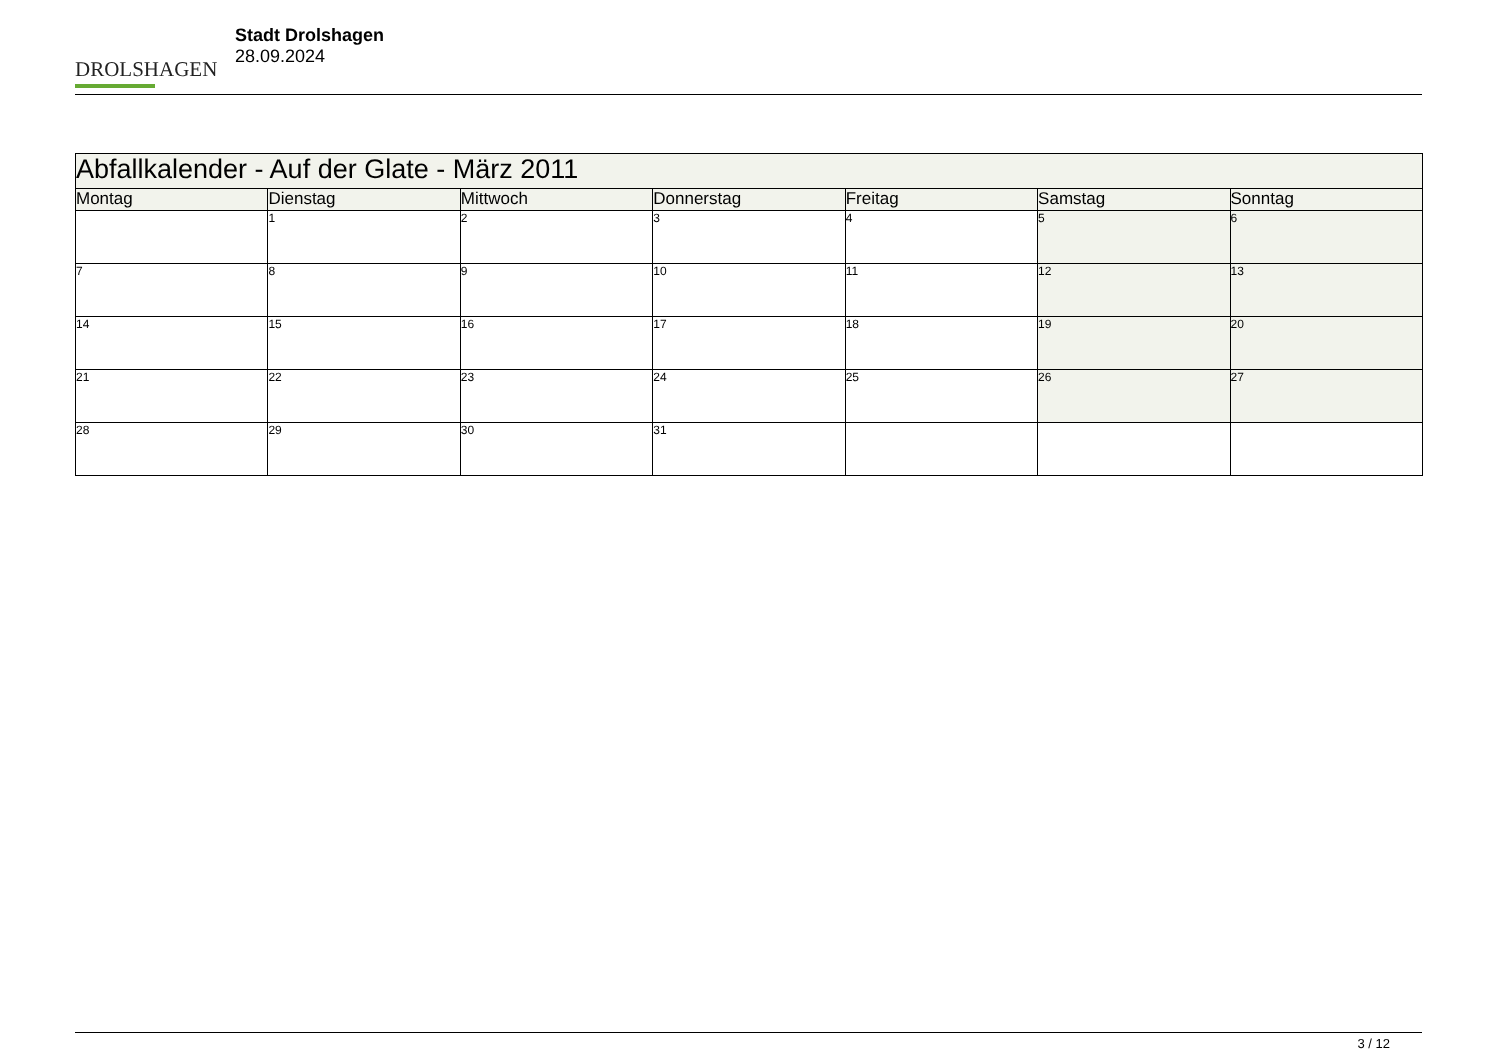DROLSHAGEN
Stadt Drolshagen
28.09.2024
| Abfallkalender - Auf der Glate - März 2011 | | | | | | |
| --- | --- | --- | --- | --- | --- | --- |
| Montag | Dienstag | Mittwoch | Donnerstag | Freitag | Samstag | Sonntag |
| | 1 | 2 | 3 | 4 | 5 | 6 |
| 7 | 8 | 9 | 10 | 11 | 12 | 13 |
| 14 | 15 | 16 | 17 | 18 | 19 | 20 |
| 21 | 22 | 23 | 24 | 25 | 26 | 27 |
| 28 | 29 | 30 | 31 | | | |
3 / 12